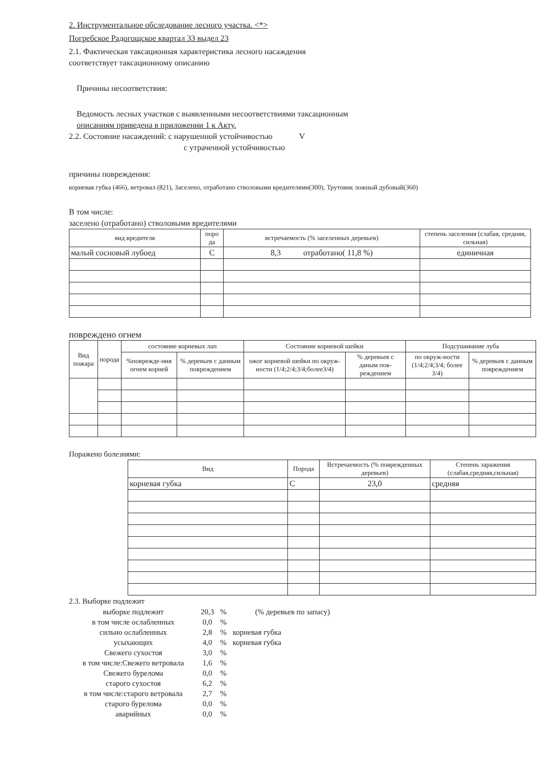2. Инструментальное обследование лесного участка. <*>
Погребское Радогощское квартал 33 выдел 23
2.1. Фактическая таксационная характеристика лесного насаждения
соответствует таксационному описанию
Причины несоответствия:
Ведомость лесных участков с выявленными несоответствиями таксационным
описаниям приведена в приложении 1 к Акту.
2.2. Состояние насаждений: с нарушенной устойчивостью V
с утраченной устойчивостью
причины повреждения:
корневая губка (466), ветровал (821), Заселено, отработано стволовыми вредителями(300), Трутовик ложный дубовый(360)
В том числе:
заселено (отработано) стволовыми вредителями
| вид вредителя | поро да | встречаемость (% заселенных деревьев) | степень заселения (слабая, средняя, сильная) |
| --- | --- | --- | --- |
| малый сосновый лубоед | С | 8,3 отработано( 11,8 %) | единичная |
повреждено огнем
| Вид пожара | порода | состояние корневых лап | | Состояние корневой шейки | | Подсушивание луба | |
| --- | --- | --- | --- | --- | --- | --- | --- |
| | | %поврежде-ния огнем корней | % деревьев с данным повреждением | ожог корневой шейки по окруж-ности (1/4;2/4;3/4;более3/4) | % деревьев с даным пов-реждением | по окруж-ности (1/4;2/4;3/4; более 3/4) | % деревьев с данным повреждением |
Поражено болезнями:
| Вид | Порода | Встречаемость (% поврежденных деревьев) | Степень заражения (слабая,средняя,сильная) |
| --- | --- | --- | --- |
| корневая губка | С | 23,0 | средняя |
2.3. Выборке подлежит
| выборке подлежит | 20,3 | % | (% деревьев по запасу) |
| в том числе ослабленных | 0,0 | % | |
| сильно ослабленных | 2,8 | % | корневая губка |
| усыхающих | 4,0 | % | корневая губка |
| Свежего сухостоя | 3,0 | % | |
| в том числе:Свежего ветровала | 1,6 | % | |
| Свежего бурелома | 0,0 | % | |
| старого сухостоя | 6,2 | % | |
| в том числе:старого ветровала | 2,7 | % | |
| старого бурелома | 0,0 | % | |
| аварийных | 0,0 | % | |